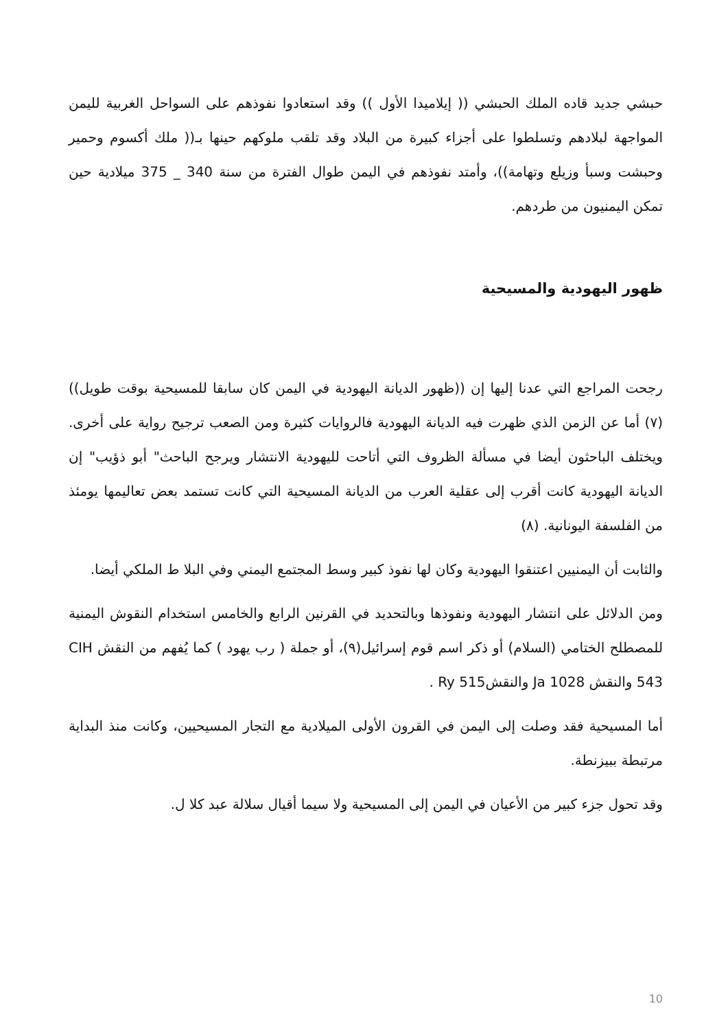حبشي جديد قاده الملك الحبشي (( إيلاميدا الأول )) وقد استعادوا نفوذهم على السواحل الغربية لليمن المواجهة لبلادهم وتسلطوا على أجزاء كبيرة من البلاد وقد تلقب ملوكهم حينها بـ(( ملك أكسوم وحمير وحبشت وسبأ وزيلع وتهامة))، وأمتد نفوذهم في اليمن طوال الفترة من سنة 340 _ 375 ميلادية حين تمكن اليمنيون من طردهم.
ظهور اليهودية والمسيحية
رجحت المراجع التي عدنا إليها إن ((ظهور الديانة اليهودية في اليمن كان سابقا للمسيحية بوقت طويل)) (٧) أما عن الزمن الذي ظهرت فيه الديانة اليهودية فالروايات كثيرة ومن الصعب ترجيح رواية على أخرى. ويختلف الباحثون أيضا في مسألة الظروف التي أتاحت لليهودية الانتشار ويرجح الباحث" أبو ذؤيب" إن الديانة اليهودية كانت أقرب إلى عقلية العرب من الديانة المسيحية التي كانت تستمد بعض تعاليمها يومئذ من الفلسفة اليونانية. (٨)
والثابت أن اليمنيين اعتنقوا اليهودية وكان لها نفوذ كبير وسط المجتمع اليمني وفي البلا ط الملكي أيضا.
ومن الدلائل على انتشار اليهودية ونفوذها وبالتحديد في القرنين الرابع والخامس استخدام النقوش اليمنية للمصطلح الختامي (السلام) أو ذكر اسم قوم إسرائيل(٩)، أو جملة ( رب يهود ) كما يُفهم من النقش CIH 543 والنقش Ja 1028 والنقشRy 515 .
أما المسيحية فقد وصلت إلى اليمن في القرون الأولى الميلادية مع التجار المسيحيين، وكانت منذ البداية مرتبطة ببيزنطة.
وقد تحول جزء كبير من الأعيان في اليمن إلى المسيحية ولا سيما أقيال سلالة عبد كلا ل.
10